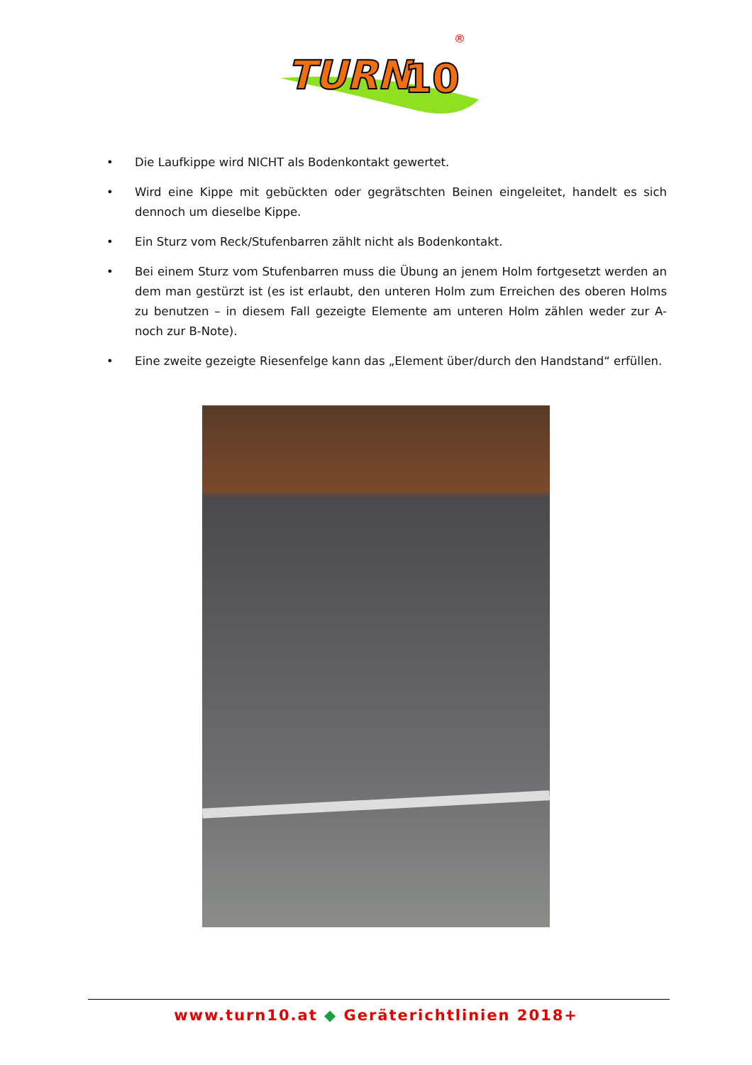TURN
10
®
• Die Laufkippe wird NICHT als Bodenkontakt gewertet.
• Wird eine Kippe mit gebückten oder gegrätschten Beinen eingeleitet, handelt es sich dennoch um dieselbe Kippe.
• Ein Sturz vom Reck/Stufenbarren zählt nicht als Bodenkontakt.
• Bei einem Sturz vom Stufenbarren muss die Übung an jenem Holm fortgesetzt werden an dem man gestürzt ist (es ist erlaubt, den unteren Holm zum Erreichen des oberen Holms zu benutzen – in diesem Fall gezeigte Elemente am unteren Holm zählen weder zur A- noch zur B-Note).
• Eine zweite gezeigte Riesenfelge kann das „Element über/durch den Handstand“ erfüllen.
www.turn10.at ◆ Geräterichtlinien 2018+